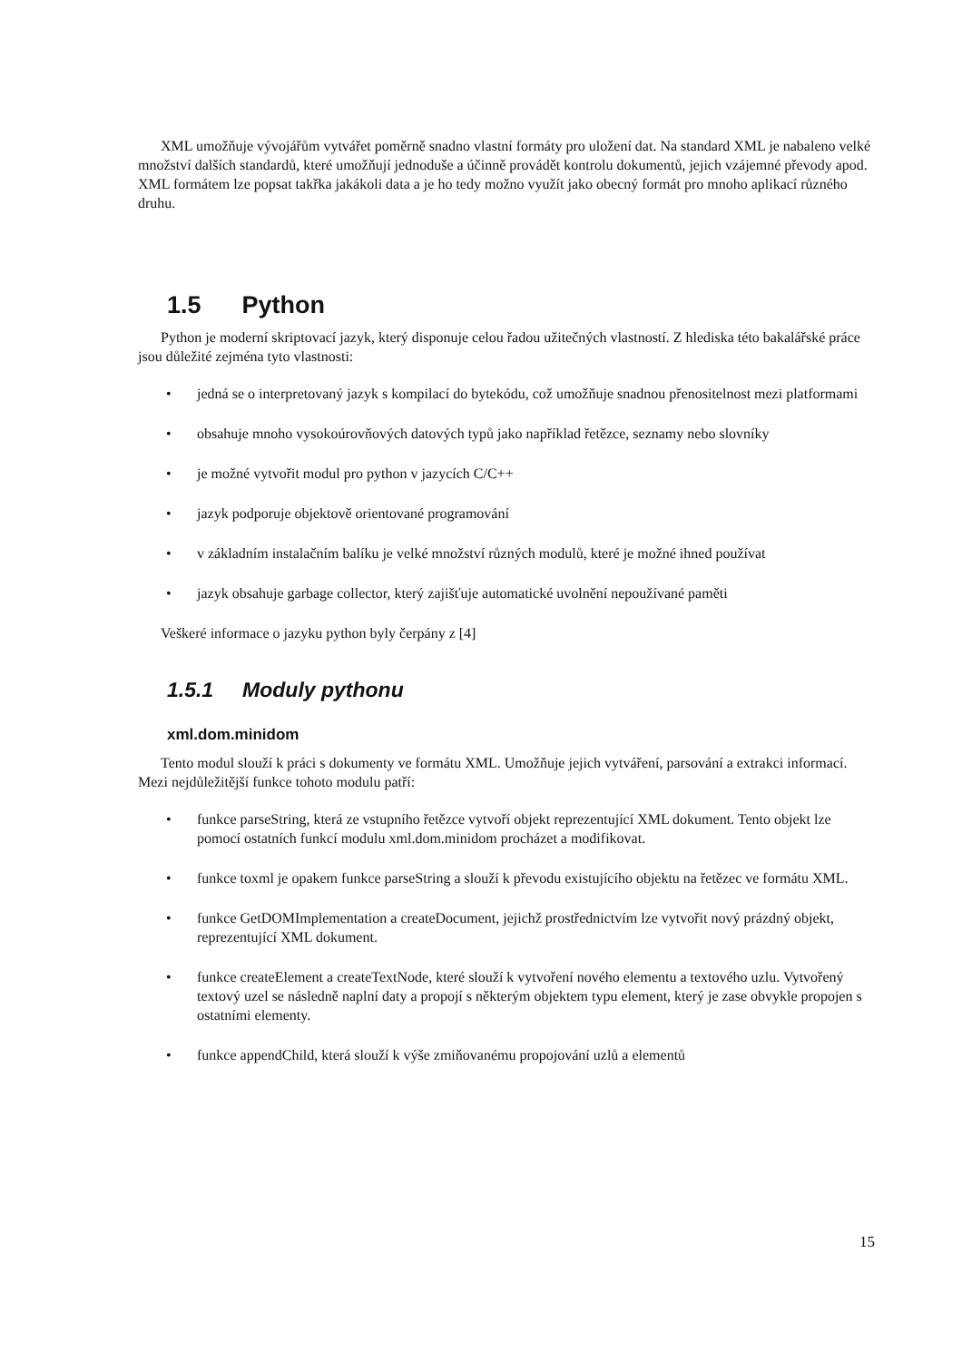XML umožňuje vývojářům vytvářet poměrně snadno vlastní formáty pro uložení dat. Na standard XML je nabaleno velké množství dalších standardů, které umožňují jednoduše a účinně provádět kontrolu dokumentů, jejich vzájemné převody apod. XML formátem lze popsat takřka jakákoli data a je ho tedy možno využít jako obecný formát pro mnoho aplikací různého druhu.
1.5 Python
Python je moderní skriptovací jazyk, který disponuje celou řadou užitečných vlastností. Z hlediska této bakalářské práce jsou důležité zejména tyto vlastnosti:
• jedná se o interpretovaný jazyk s kompilací do bytekódu, což umožňuje snadnou přenositelnost mezi platformami
• obsahuje mnoho vysokoúrovňových datových typů jako například řetězce, seznamy nebo slovníky
• je možné vytvořit modul pro python v jazycích C/C++
• jazyk podporuje objektově orientované programování
• v základním instalačním balíku je velké množství různých modulů, které je možné ihned používat
• jazyk obsahuje garbage collector, který zajišťuje automatické uvolnění nepoužívané paměti
Veškeré informace o jazyku python byly čerpány z [4]
1.5.1 Moduly pythonu
xml.dom.minidom
Tento modul slouží k práci s dokumenty ve formátu XML. Umožňuje jejich vytváření, parsování a extrakci informací. Mezi nejdůležitější funkce tohoto modulu patří:
• funkce parseString, která ze vstupního řetězce vytvoří objekt reprezentující XML dokument. Tento objekt lze pomocí ostatních funkcí modulu xml.dom.minidom procházet a modifikovat.
• funkce toxml je opakem funkce parseString a slouží k převodu existujícího objektu na řetězec ve formátu XML.
• funkce GetDOMImplementation a createDocument, jejichž prostřednictvím lze vytvořit nový prázdný objekt, reprezentující XML dokument.
• funkce createElement a createTextNode, které slouží k vytvoření nového elementu a textového uzlu. Vytvořený textový uzel se následně naplní daty a propojí s některým objektem typu element, který je zase obvykle propojen s ostatními elementy.
• funkce appendChild, která slouží k výše zmiňovanému propojování uzlů a elementů
15